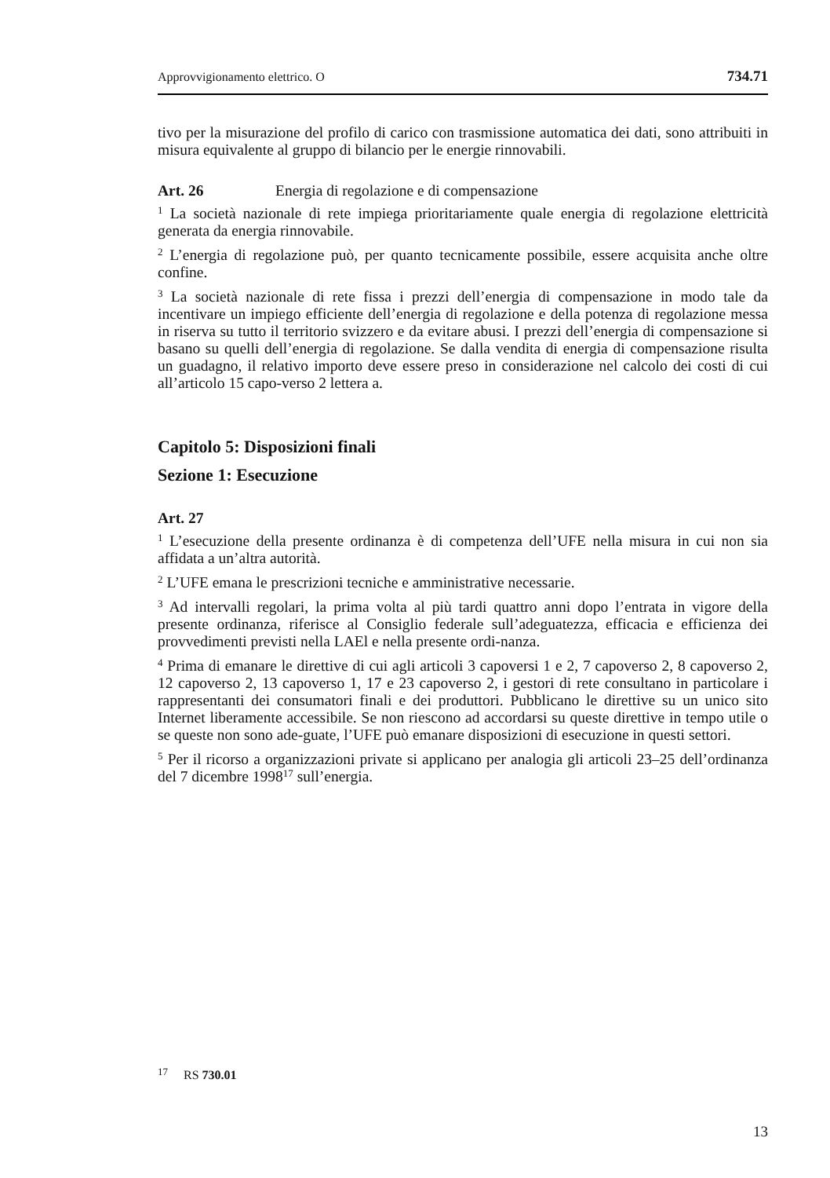Approvvigionamento elettrico. O 734.71
tivo per la misurazione del profilo di carico con trasmissione automatica dei dati, sono attribuiti in misura equivalente al gruppo di bilancio per le energie rinnovabili.
Art. 26 Energia di regolazione e di compensazione
<sup>1</sup> La società nazionale di rete impiega prioritariamente quale energia di regolazione elettricità generata da energia rinnovabile.
<sup>2</sup> L’energia di regolazione può, per quanto tecnicamente possibile, essere acquisita anche oltre confine.
<sup>3</sup> La società nazionale di rete fissa i prezzi dell’energia di compensazione in modo tale da incentivare un impiego efficiente dell’energia di regolazione e della potenza di regolazione messa in riserva su tutto il territorio svizzero e da evitare abusi. I prezzi dell’energia di compensazione si basano su quelli dell’energia di regolazione. Se dalla vendita di energia di compensazione risulta un guadagno, il relativo importo deve essere preso in considerazione nel calcolo dei costi di cui all’articolo 15 capo-verso 2 lettera a.
Capitolo 5: Disposizioni finali
Sezione 1: Esecuzione
Art. 27
<sup>1</sup> L’esecuzione della presente ordinanza è di competenza dell’UFE nella misura in cui non sia affidata a un’altra autorità.
<sup>2</sup> L’UFE emana le prescrizioni tecniche e amministrative necessarie.
<sup>3</sup> Ad intervalli regolari, la prima volta al più tardi quattro anni dopo l’entrata in vigore della presente ordinanza, riferisce al Consiglio federale sull’adeguatezza, efficacia e efficienza dei provvedimenti previsti nella LAEl e nella presente ordi-nanza.
<sup>4</sup> Prima di emanare le direttive di cui agli articoli 3 capoversi 1 e 2, 7 capoverso 2, 8 capoverso 2, 12 capoverso 2, 13 capoverso 1, 17 e 23 capoverso 2, i gestori di rete consultano in particolare i rappresentanti dei consumatori finali e dei produttori. Pubblicano le direttive su un unico sito Internet liberamente accessibile. Se non riescono ad accordarsi su queste direttive in tempo utile o se queste non sono ade-guate, l’UFE può emanare disposizioni di esecuzione in questi settori.
<sup>5</sup> Per il ricorso a organizzazioni private si applicano per analogia gli articoli 23–25 dell’ordinanza del 7 dicembre 1998<sup>17</sup> sull’energia.
<sup>17</sup> RS 730.01
13